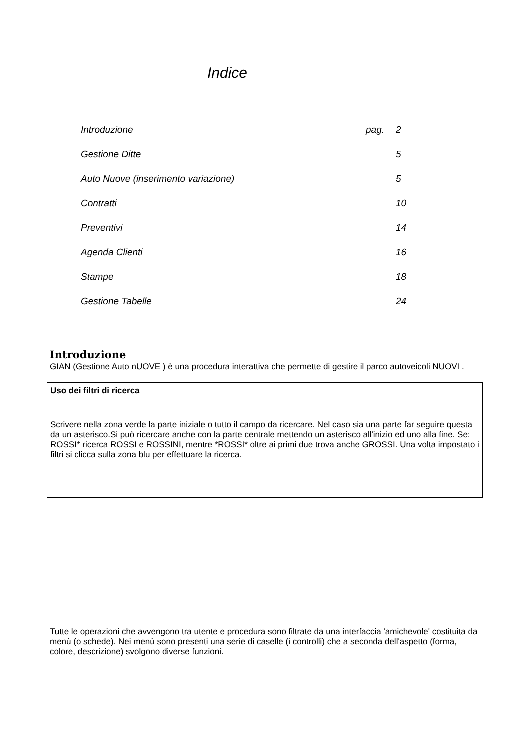Indice
| Introduzione | pag. | 2 |
| Gestione Ditte | | 5 |
| Auto Nuove (inserimento variazione) | | 5 |
| Contratti | | 10 |
| Preventivi | | 14 |
| Agenda Clienti | | 16 |
| Stampe | | 18 |
| Gestione Tabelle | | 24 |
Introduzione
GIAN (Gestione Auto nUOVE ) è una procedura interattiva che permette di gestire il parco autoveicoli NUOVI .
Uso dei filtri di ricerca
Scrivere nella zona verde la parte iniziale o tutto il campo da ricercare. Nel caso sia una parte far seguire questa da un asterisco.Si può ricercare anche con la parte centrale mettendo un asterisco all'inizio ed uno alla fine. Se: ROSSI* ricerca ROSSI e ROSSINI, mentre *ROSSI* oltre ai primi due trova anche GROSSI. Una volta impostato i filtri si clicca sulla zona blu per effettuare la ricerca.
Tutte le operazioni che avvengono tra utente e procedura sono filtrate da una interfaccia 'amichevole' costituita da menù (o schede). Nei menù sono presenti una serie di caselle (i controlli) che a seconda dell'aspetto (forma, colore, descrizione) svolgono diverse funzioni.